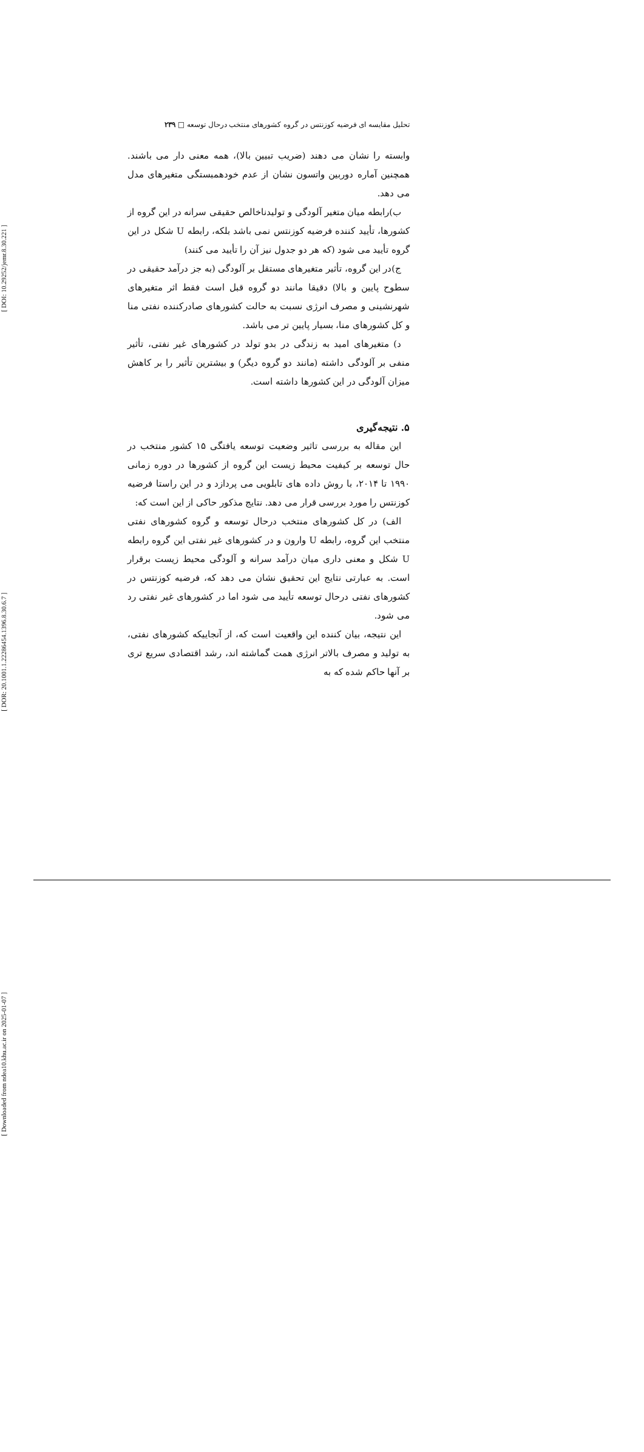[ DOI: 10.29252/jemr.8.30.221 ]
[ DOR: 20.1001.1.22286454.1396.8.30.6.7 ]
[ Downloaded from ndea10.khu.ac.ir on 2025-01-07 ]
تحلیل مقایسه ای فرضیه کوزنتس در گروه کشورهای منتخب درحال توسعه □ ۲۳۹
وابسته را نشان می دهند (ضریب تبیین بالا)، همه معنی دار می باشند. همچنین آماره دوربین واتسون نشان از عدم خودهمبستگی متغیرهای مدل می دهد.
ب)رابطه میان متغیر آلودگی و تولیدناخالص حقیقی سرانه در این گروه از کشورها، تأیید کننده فرضیه کوزنتس نمی باشد بلکه، رابطه U شکل در این گروه تأیید می شود (که هر دو جدول نیز آن را تأیید می کنند)
ج)در این گروه، تأثیر متغیرهای مستقل بر آلودگی (به جز درآمد حقیقی در سطوح پایین و بالا) دقیقا مانند دو گروه قبل است فقط اثر متغیرهای شهرنشینی و مصرف انرژی نسبت به حالت کشورهای صادرکننده نفتی منا و کل کشورهای منا، بسیار پایین تر می باشد.
د) متغیرهای امید به زندگی در بدو تولد در کشورهای غیر نفتی، تأثیر منفی بر آلودگی داشته (مانند دو گروه دیگر) و بیشترین تأثیر را بر کاهش میزان آلودگی در این کشورها داشته است.
۵. نتیجه‌گیری
این مقاله به بررسی تاثیر وضعیت توسعه یافتگی ۱۵ کشور منتخب در حال توسعه بر کیفیت محیط زیست این گروه از کشورها در دوره زمانی ۱۹۹۰ تا ۲۰۱۴، با روش داده های تابلویی می پردازد و در این راستا فرضیه کوزنتس را مورد بررسی قرار می دهد. نتایج مذکور حاکی از این است که:
الف) در کل کشورهای منتخب درحال توسعه و گروه کشورهای نفتی منتخب این گروه، رابطه U وارون و در کشورهای غیر نفتی این گروه رابطه U شکل و معنی داری میان درآمد سرانه و آلودگی محیط زیست برقرار است. به عبارتی نتایج این تحقیق نشان می دهد که، فرضیه کوزنتس در کشورهای نفتی درحال توسعه تأیید می شود اما در کشورهای غیر نفتی رد می شود.
این نتیجه، بیان کننده این واقعیت است که، از آنجاییکه کشورهای نفتی، به تولید و مصرف بالاتر انرژی همت گماشته اند، رشد اقتصادی سریع تری بر آنها حاکم شده که به